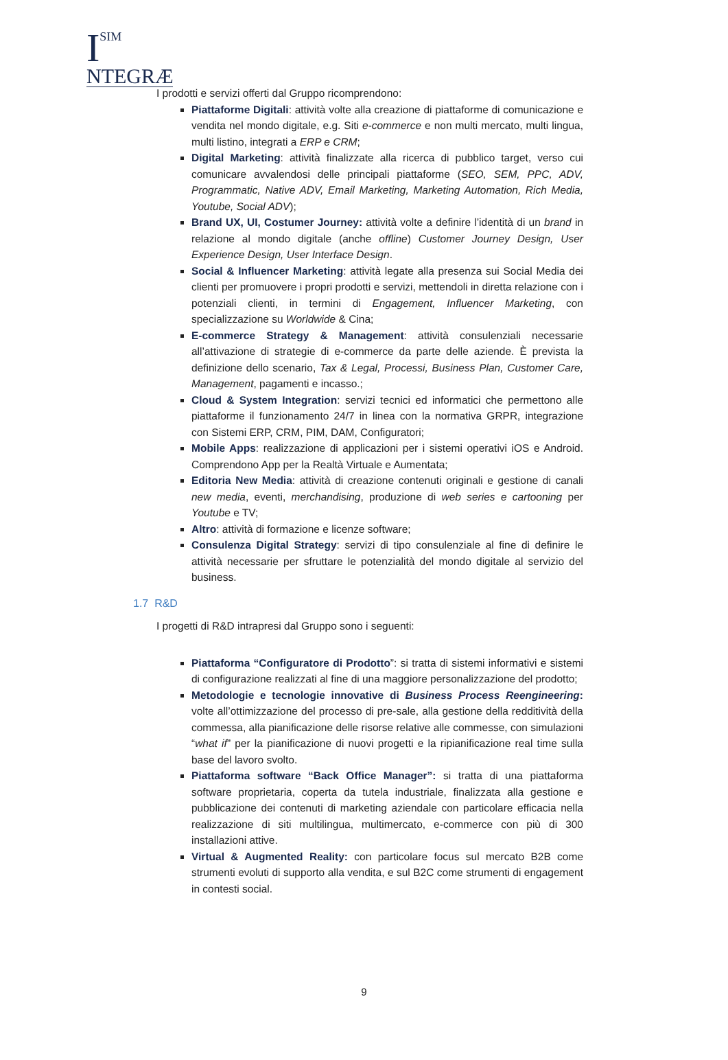ISIM
NTEGRÆ
I prodotti e servizi offerti dal Gruppo ricomprendono:
Piattaforme Digitali: attività volte alla creazione di piattaforme di comunicazione e vendita nel mondo digitale, e.g. Siti e-commerce e non multi mercato, multi lingua, multi listino, integrati a ERP e CRM;
Digital Marketing: attività finalizzate alla ricerca di pubblico target, verso cui comunicare avvalendosi delle principali piattaforme (SEO, SEM, PPC, ADV, Programmatic, Native ADV, Email Marketing, Marketing Automation, Rich Media, Youtube, Social ADV);
Brand UX, UI, Costumer Journey: attività volte a definire l’identità di un brand in relazione al mondo digitale (anche offline) Customer Journey Design, User Experience Design, User Interface Design.
Social & Influencer Marketing: attività legate alla presenza sui Social Media dei clienti per promuovere i propri prodotti e servizi, mettendoli in diretta relazione con i potenziali clienti, in termini di Engagement, Influencer Marketing, con specializzazione su Worldwide & Cina;
E-commerce Strategy & Management: attività consulenziali necessarie all’attivazione di strategie di e-commerce da parte delle aziende. È prevista la definizione dello scenario, Tax & Legal, Processi, Business Plan, Customer Care, Management, pagamenti e incasso.;
Cloud & System Integration: servizi tecnici ed informatici che permettono alle piattaforme il funzionamento 24/7 in linea con la normativa GRPR, integrazione con Sistemi ERP, CRM, PIM, DAM, Configuratori;
Mobile Apps: realizzazione di applicazioni per i sistemi operativi iOS e Android. Comprendono App per la Realtà Virtuale e Aumentata;
Editoria New Media: attività di creazione contenuti originali e gestione di canali new media, eventi, merchandising, produzione di web series e cartooning per Youtube e TV;
Altro: attività di formazione e licenze software;
Consulenza Digital Strategy: servizi di tipo consulenziale al fine di definire le attività necessarie per sfruttare le potenzialità del mondo digitale al servizio del business.
1.7 R&D
I progetti di R&D intrapresi dal Gruppo sono i seguenti:
Piattaforma “Configuratore di Prodotto”: si tratta di sistemi informativi e sistemi di configurazione realizzati al fine di una maggiore personalizzazione del prodotto;
Metodologie e tecnologie innovative di Business Process Reengineering: volte all’ottimizzazione del processo di pre-sale, alla gestione della redditività della commessa, alla pianificazione delle risorse relative alle commesse, con simulazioni “what if” per la pianificazione di nuovi progetti e la ripianificazione real time sulla base del lavoro svolto.
Piattaforma software “Back Office Manager”: si tratta di una piattaforma software proprietaria, coperta da tutela industriale, finalizzata alla gestione e pubblicazione dei contenuti di marketing aziendale con particolare efficacia nella realizzazione di siti multilingua, multimercato, e-commerce con più di 300 installazioni attive.
Virtual & Augmented Reality: con particolare focus sul mercato B2B come strumenti evoluti di supporto alla vendita, e sul B2C come strumenti di engagement in contesti social.
9